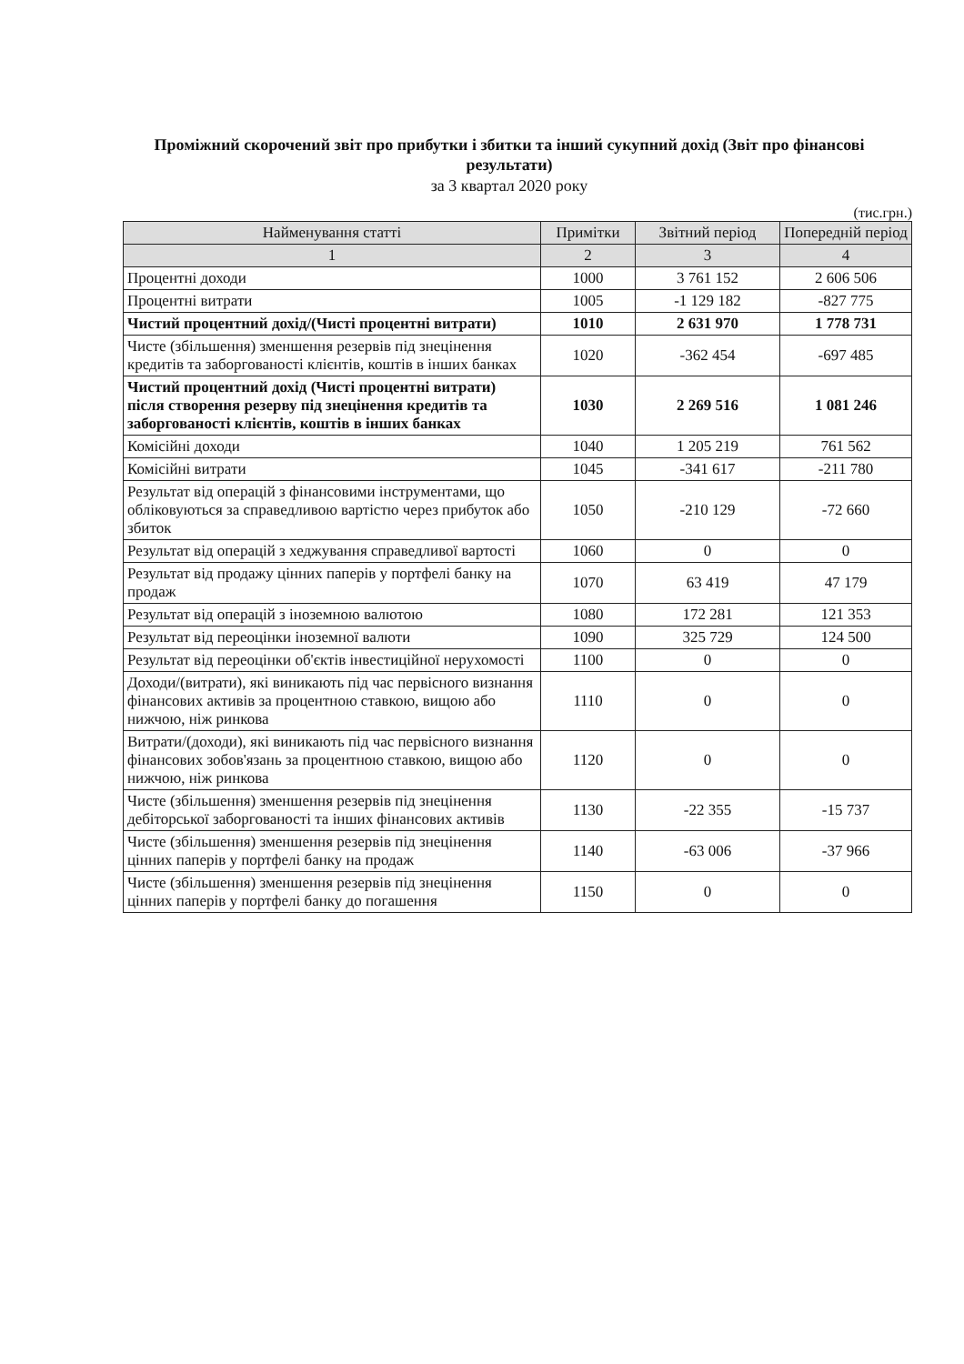Проміжний скорочений звіт про прибутки і збитки та інший сукупний дохід (Звіт про фінансові результати)
за 3 квартал 2020 року
(тис.грн.)
| Найменування статті | Примітки | Звітний період | Попередній період |
| --- | --- | --- | --- |
| 1 | 2 | 3 | 4 |
| Процентні доходи | 1000 | 3 761 152 | 2 606 506 |
| Процентні витрати | 1005 | -1 129 182 | -827 775 |
| Чистий процентний дохід/(Чисті процентні витрати) | 1010 | 2 631 970 | 1 778 731 |
| Чисте (збільшення) зменшення резервів під знецінення кредитів та заборгованості клієнтів, коштів в інших банках | 1020 | -362 454 | -697 485 |
| Чистий процентний дохід (Чисті процентні витрати) після створення резерву під знецінення кредитів та заборгованості клієнтів, коштів в інших банках | 1030 | 2 269 516 | 1 081 246 |
| Комісійні доходи | 1040 | 1 205 219 | 761 562 |
| Комісійні витрати | 1045 | -341 617 | -211 780 |
| Результат від операцій з фінансовими інструментами, що обліковуються за справедливою вартістю через прибуток або збиток | 1050 | -210 129 | -72 660 |
| Результат від операцій з хеджування справедливої вартості | 1060 | 0 | 0 |
| Результат від продажу цінних паперів у портфелі банку на продаж | 1070 | 63 419 | 47 179 |
| Результат від операцій з іноземною валютою | 1080 | 172 281 | 121 353 |
| Результат від переоцінки іноземної валюти | 1090 | 325 729 | 124 500 |
| Результат від переоцінки об'єктів інвестиційної нерухомості | 1100 | 0 | 0 |
| Доходи/(витрати), які виникають під час первісного визнання фінансових активів за процентною ставкою, вищою або нижчою, ніж ринкова | 1110 | 0 | 0 |
| Витрати/(доходи), які виникають під час первісного визнання фінансових зобов'язань за процентною ставкою, вищою або нижчою, ніж ринкова | 1120 | 0 | 0 |
| Чисте (збільшення) зменшення резервів під знецінення дебіторської заборгованості та інших фінансових активів | 1130 | -22 355 | -15 737 |
| Чисте (збільшення) зменшення резервів під знецінення цінних паперів у портфелі банку на продаж | 1140 | -63 006 | -37 966 |
| Чисте (збільшення) зменшення резервів під знецінення цінних паперів у портфелі банку до погашення | 1150 | 0 | 0 |